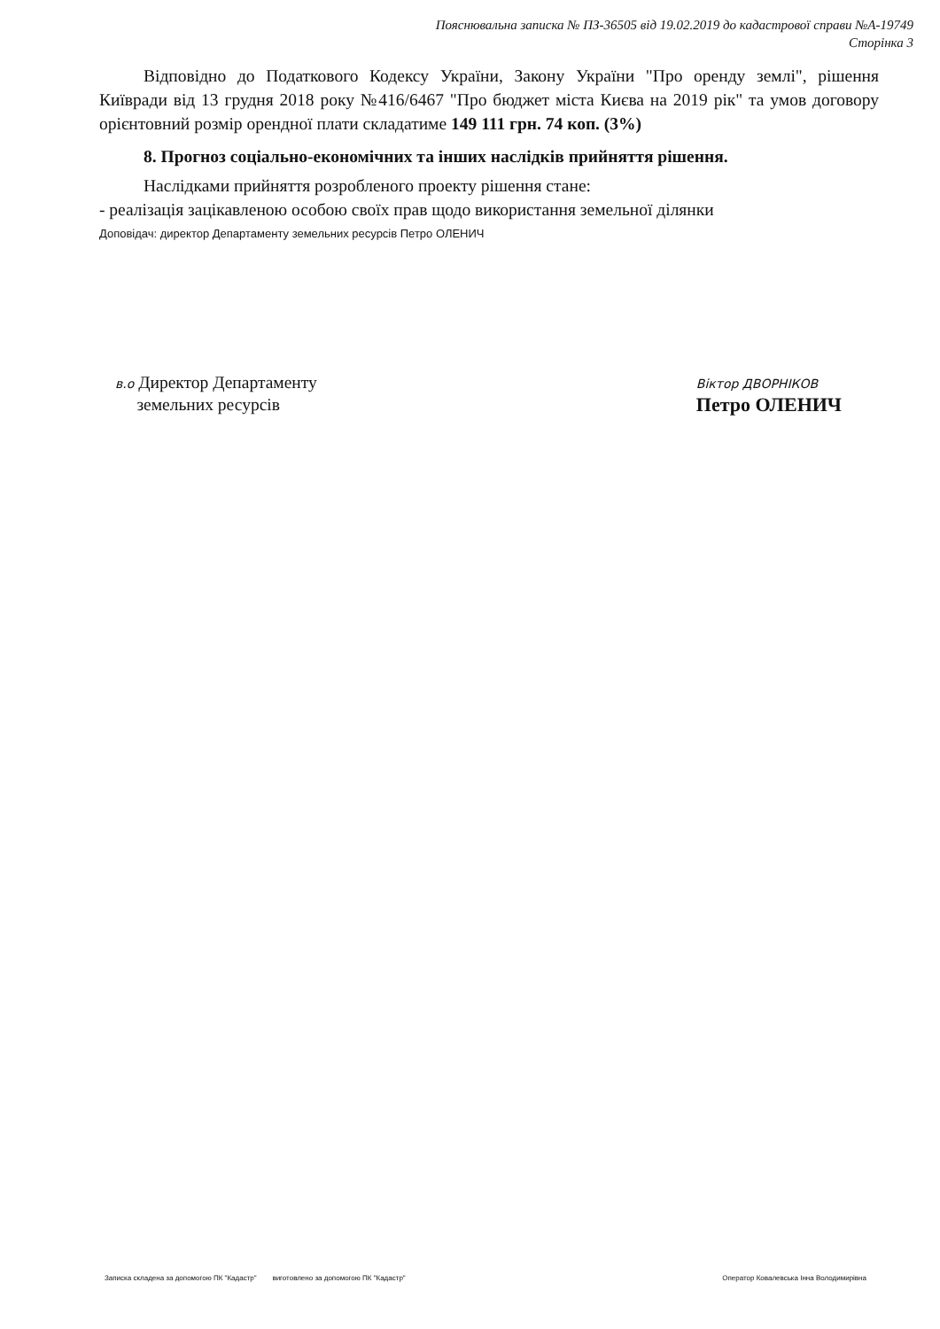Пояснювальна записка № ПЗ-36505 від 19.02.2019 до кадастрової справи №А-19749
Сторінка 3
Відповідно до Податкового Кодексу України, Закону України "Про оренду землі", рішення Київради від 13 грудня 2018 року №416/6467 "Про бюджет міста Києва на 2019 рік" та умов договору орієнтовний розмір орендної плати складатиме 149 111 грн. 74 коп. (3%)
8. Прогноз соціально-економічних та інших наслідків прийняття рішення.
Наслідками прийняття розробленого проекту рішення стане:
- реалізація зацікавленою особою своїх прав щодо використання земельної ділянки
Доповідач: директор Департаменту земельних ресурсів Петро ОЛЕНИЧ
в.о Директор Департаменту
земельних ресурсів
Віктор ДВОРНІКОВ
Петро ОЛЕНИЧ
Записка складена за допомогою ПК "Кадастр" виготовлено за допомогою ПК "Кадастр" Оператор Ковалевська Інна Володимирівна